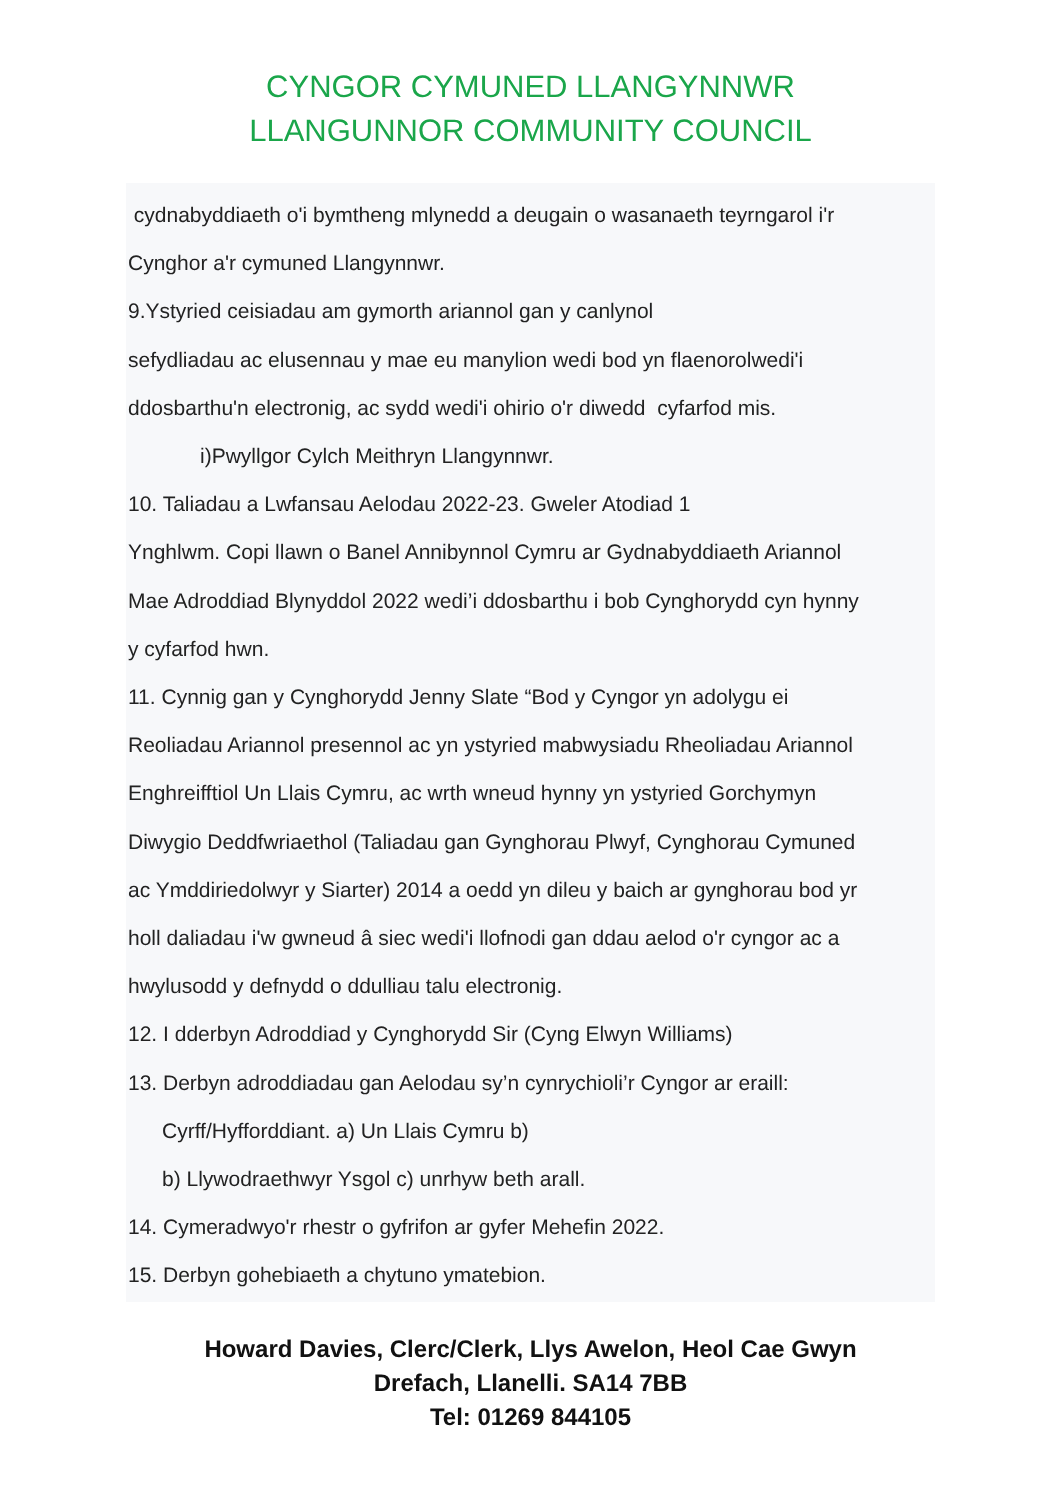CYNGOR CYMUNED LLANGYNNWR
LLANGUNNOR COMMUNITY COUNCIL
cydnabyddiaeth o'i bymtheng mlynedd a deugain o wasanaeth teyrngarol i'r
Cynghor a'r cymuned Llangynnwr.
9.Ystyried ceisiadau am gymorth ariannol gan y canlynol
sefydliadau ac elusennau y mae eu manylion wedi bod yn flaenorolwedi'i
ddosbarthu'n electronig, ac sydd wedi'i ohirio o'r diwedd cyfarfod mis.
i)Pwyllgor Cylch Meithryn Llangynnwr.
10. Taliadau a Lwfansau Aelodau 2022-23. Gweler Atodiad 1
Ynghlwm. Copi llawn o Banel Annibynnol Cymru ar Gydnabyddiaeth Ariannol
Mae Adroddiad Blynyddol 2022 wedi’i ddosbarthu i bob Cynghorydd cyn hynny
y cyfarfod hwn.
11. Cynnig gan y Cynghorydd Jenny Slate “Bod y Cyngor yn adolygu ei
Reoliadau Ariannol presennol ac yn ystyried mabwysiadu Rheoliadau Ariannol
Enghreifftiol Un Llais Cymru, ac wrth wneud hynny yn ystyried Gorchymyn
Diwygio Deddfwriaethol (Taliadau gan Gynghorau Plwyf, Cynghorau Cymuned
ac Ymddiriedolwyr y Siarter) 2014 a oedd yn dileu y baich ar gynghorau bod yr
holl daliadau i'w gwneud â siec wedi'i llofnodi gan ddau aelod o'r cyngor ac a
hwylusodd y defnydd o ddulliau talu electronig.
12. I dderbyn Adroddiad y Cynghorydd Sir (Cyng Elwyn Williams)
13. Derbyn adroddiadau gan Aelodau sy’n cynrychioli’r Cyngor ar eraill:
Cyrff/Hyfforddiant. a) Un Llais Cymru b)
b) Llywodraethwyr Ysgol c) unrhyw beth arall.
14. Cymeradwyo'r rhestr o gyfrifon ar gyfer Mehefin 2022.
15. Derbyn gohebiaeth a chytuno ymatebion.
Howard Davies, Clerc/Clerk, Llys Awelon, Heol Cae Gwyn
Drefach, Llanelli. SA14 7BB
Tel: 01269 844105